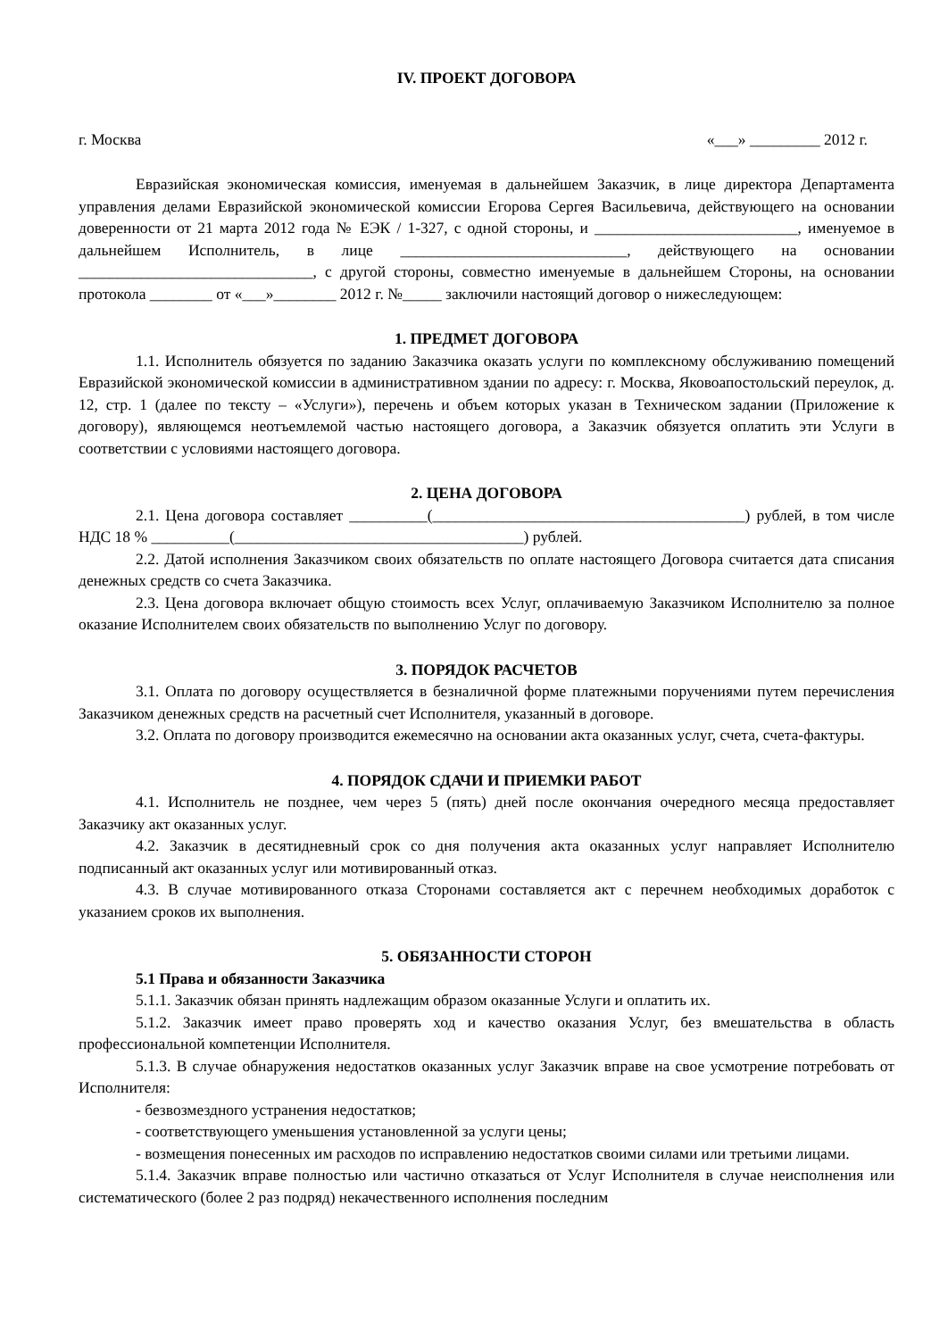IV. ПРОЕКТ ДОГОВОРА
г. Москва «___» _________ 2012 г.
Евразийская экономическая комиссия, именуемая в дальнейшем Заказчик, в лице директора Департамента управления делами Евразийской экономической комиссии Егорова Сергея Васильевича, действующего на основании доверенности от 21 марта 2012 года № ЕЭК / 1-327, с одной стороны, и __________________________, именуемое в дальнейшем Исполнитель, в лице _____________________________, действующего на основании ______________________________, с другой стороны, совместно именуемые в дальнейшем Стороны, на основании протокола ________ от «___»________ 2012 г. №_____ заключили настоящий договор о нижеследующем:
1. ПРЕДМЕТ ДОГОВОРА
1.1. Исполнитель обязуется по заданию Заказчика оказать услуги по комплексному обслуживанию помещений Евразийской экономической комиссии в административном здании по адресу: г. Москва, Яковоапостольский переулок, д. 12, стр. 1 (далее по тексту – «Услуги»), перечень и объем которых указан в Техническом задании (Приложение к договору), являющемся неотъемлемой частью настоящего договора, а Заказчик обязуется оплатить эти Услуги в соответствии с условиями настоящего договора.
2. ЦЕНА ДОГОВОРА
2.1. Цена договора составляет __________(________________________________________) рублей, в том числе НДС 18 % __________(_____________________________________) рублей.
2.2. Датой исполнения Заказчиком своих обязательств по оплате настоящего Договора считается дата списания денежных средств со счета Заказчика.
2.3. Цена договора включает общую стоимость всех Услуг, оплачиваемую Заказчиком Исполнителю за полное оказание Исполнителем своих обязательств по выполнению Услуг по договору.
3. ПОРЯДОК РАСЧЕТОВ
3.1. Оплата по договору осуществляется в безналичной форме платежными поручениями путем перечисления Заказчиком денежных средств на расчетный счет Исполнителя, указанный в договоре.
3.2. Оплата по договору производится ежемесячно на основании акта оказанных услуг, счета, счета-фактуры.
4. ПОРЯДОК СДАЧИ И ПРИЕМКИ РАБОТ
4.1. Исполнитель не позднее, чем через 5 (пять) дней после окончания очередного месяца предоставляет Заказчику акт оказанных услуг.
4.2. Заказчик в десятидневный срок со дня получения акта оказанных услуг направляет Исполнителю подписанный акт оказанных услуг или мотивированный отказ.
4.3. В случае мотивированного отказа Сторонами составляется акт с перечнем необходимых доработок с указанием сроков их выполнения.
5. ОБЯЗАННОСТИ СТОРОН
5.1 Права и обязанности Заказчика
5.1.1. Заказчик обязан принять надлежащим образом оказанные Услуги и оплатить их.
5.1.2. Заказчик имеет право проверять ход и качество оказания Услуг, без вмешательства в область профессиональной компетенции Исполнителя.
5.1.3. В случае обнаружения недостатков оказанных услуг Заказчик вправе на свое усмотрение потребовать от Исполнителя:
- безвозмездного устранения недостатков;
- соответствующего уменьшения установленной за услуги цены;
- возмещения понесенных им расходов по исправлению недостатков своими силами или третьими лицами.
5.1.4. Заказчик вправе полностью или частично отказаться от Услуг Исполнителя в случае неисполнения или систематического (более 2 раз подряд) некачественного исполнения последним